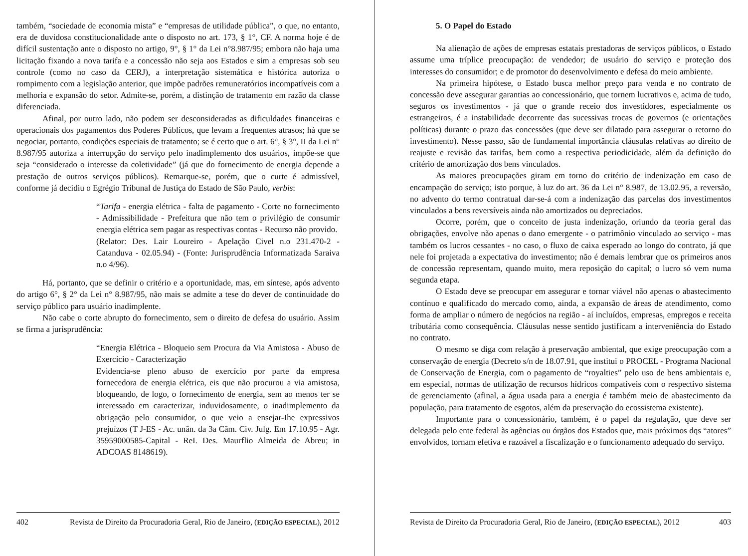também, “sociedade de economia mista” e “empresas de utilidade pública”, o que, no entanto, era de duvidosa constitucionalidade ante o disposto no art. 173, § 1°, CF. A norma hoje é de difícil sustentação ante o disposto no artigo, 9°, § 1° da Lei n°8.987/95; embora não haja uma licitação fixando a nova tarifa e a concessão não seja aos Estados e sim a empresas sob seu controle (como no caso da CERJ), a interpretação sistemática e histórica autoriza o rompimento com a legislação anterior, que impõe padrões remuneratórios incompatíveis com a melhoria e expansão do setor. Admite-se, porém, a distinção de tratamento em razão da classe diferenciada.
Afinal, por outro lado, não podem ser desconsideradas as dificuldades financeiras e operacionais dos pagamentos dos Poderes Públicos, que levam a frequentes atrasos; há que se negociar, portanto, condições especiais de tratamento; se é certo que o art. 6°, § 3°, II da Lei n° 8.987/95 autoriza a interrupção do serviço pelo inadimplemento dos usuários, impõe-se que seja “considerado o interesse da coletividade” (já que do fornecimento de energia depende a prestação de outros serviços públicos). Remarque-se, porém, que o curte é admissível, conforme já decidiu o Egrégio Tribunal de Justiça do Estado de São Paulo, verbis:
“Tarifa - energia elétrica - falta de pagamento - Corte no fornecimento - Admissibilidade - Prefeitura que não tem o privilégio de consumir energia elétrica sem pagar as respectivas contas - Recurso não provido.
(Relator: Des. Lair Loureiro - Apelação Civel n.o 231.470-2 - Catanduva - 02.05.94) - (Fonte: Jurisprudência Informatizada Saraiva n.o 4/96).
Há, portanto, que se definir o critério e a oportunidade, mas, em síntese, após advento do artigo 6°, § 2° da Lei n° 8.987/95, não mais se admite a tese do dever de continuidade do serviço público para usuário inadimplente.
Não cabe o corte abrupto do fornecimento, sem o direito de defesa do usuário. Assim se firma a jurisprudência:
“Energia Elétrica - Bloqueio sem Procura da Via Amistosa - Abuso de Exercício - Caracterização
Evidencia-se pleno abuso de exercício por parte da empresa fornecedora de energia elétrica, eis que não procurou a via amistosa, bloqueando, de logo, o fornecimento de energia, sem ao menos ter se interessado em caracterizar, induvidosamente, o inadimplemento da obrigação pelo consumidor, o que veio a ensejar-Ihe expressivos prejuízos (T J-ES - Ac. unân. da 3a Câm. Civ. Julg. Em 17.10.95 - Agr. 35959000585-Capital - ReI. Des. Maurflio Almeida de Abreu; in ADCOAS 8148619).
402 Revista de Direito da Procuradoria Geral, Rio de Janeiro, (EDIÇÃO ESPECIAL), 2012
5. O Papel do Estado
Na alienação de ações de empresas estatais prestadoras de serviços públicos, o Estado assume uma tríplice preocupação: de vendedor; de usuário do serviço e proteção dos interesses do consumidor; e de promotor do desenvolvimento e defesa do meio ambiente.
Na primeira hipótese, o Estado busca melhor preço para venda e no contrato de concessão deve assegurar garantias ao concessionário, que tornem lucrativos e, acima de tudo, seguros os investimentos - já que o grande receio dos investidores, especialmente os estrangeiros, é a instabilidade decorrente das sucessivas trocas de governos (e orientações políticas) durante o prazo das concessões (que deve ser dilatado para assegurar o retorno do investimento). Nesse passo, são de fundamental importância cláusulas relativas ao direito de reajuste e revisão das tarifas, bem como a respectiva periodicidade, além da definição do critério de amortização dos bens vinculados.
As maiores preocupações giram em torno do critério de indenização em caso de encampação do serviço; isto porque, à luz do art. 36 da Lei n° 8.987, de 13.02.95, a reversão, no advento do termo contratual dar-se-á com a indenização das parcelas dos investimentos vinculados a bens reversíveis ainda não amortizados ou depreciados.
Ocorre, porém, que o conceito de justa indenização, oriundo da teoria geral das obrigações, envolve não apenas o dano emergente - o patrimônio vinculado ao serviço - mas também os lucros cessantes - no caso, o fluxo de caixa esperado ao longo do contrato, já que nele foi projetada a expectativa do investimento; não é demais lembrar que os primeiros anos de concessão representam, quando muito, mera reposição do capital; o lucro só vem numa segunda etapa.
O Estado deve se preocupar em assegurar e tornar viável não apenas o abastecimento contínuo e qualificado do mercado como, ainda, a expansão de áreas de atendimento, como forma de ampliar o número de negócios na região - aí incluídos, empresas, empregos e receita tributária como consequência. Cláusulas nesse sentido justificam a interveniência do Estado no contrato.
O mesmo se diga com relação à preservação ambiental, que exige preocupação com a conservação de energia (Decreto s/n de 18.07.91, que institui o PROCEL - Programa Nacional de Conservação de Energia, com o pagamento de “royalties” pelo uso de bens ambientais e, em especial, normas de utilização de recursos hídricos compatíveis com o respectivo sistema de gerenciamento (afinal, a água usada para a energia é também meio de abastecimento da população, para tratamento de esgotos, além da preservação do ecossistema existente).
Importante para o concessionário, também, é o papel da regulação, que deve ser delegada pelo ente federal às agências ou órgãos dos Estados que, mais próximos dqs “atores” envolvidos, tornam efetiva e razoável a fiscalização e o funcionamento adequado do serviço.
Revista de Direito da Procuradoria Geral, Rio de Janeiro, (EDIÇÃO ESPECIAL), 2012 403